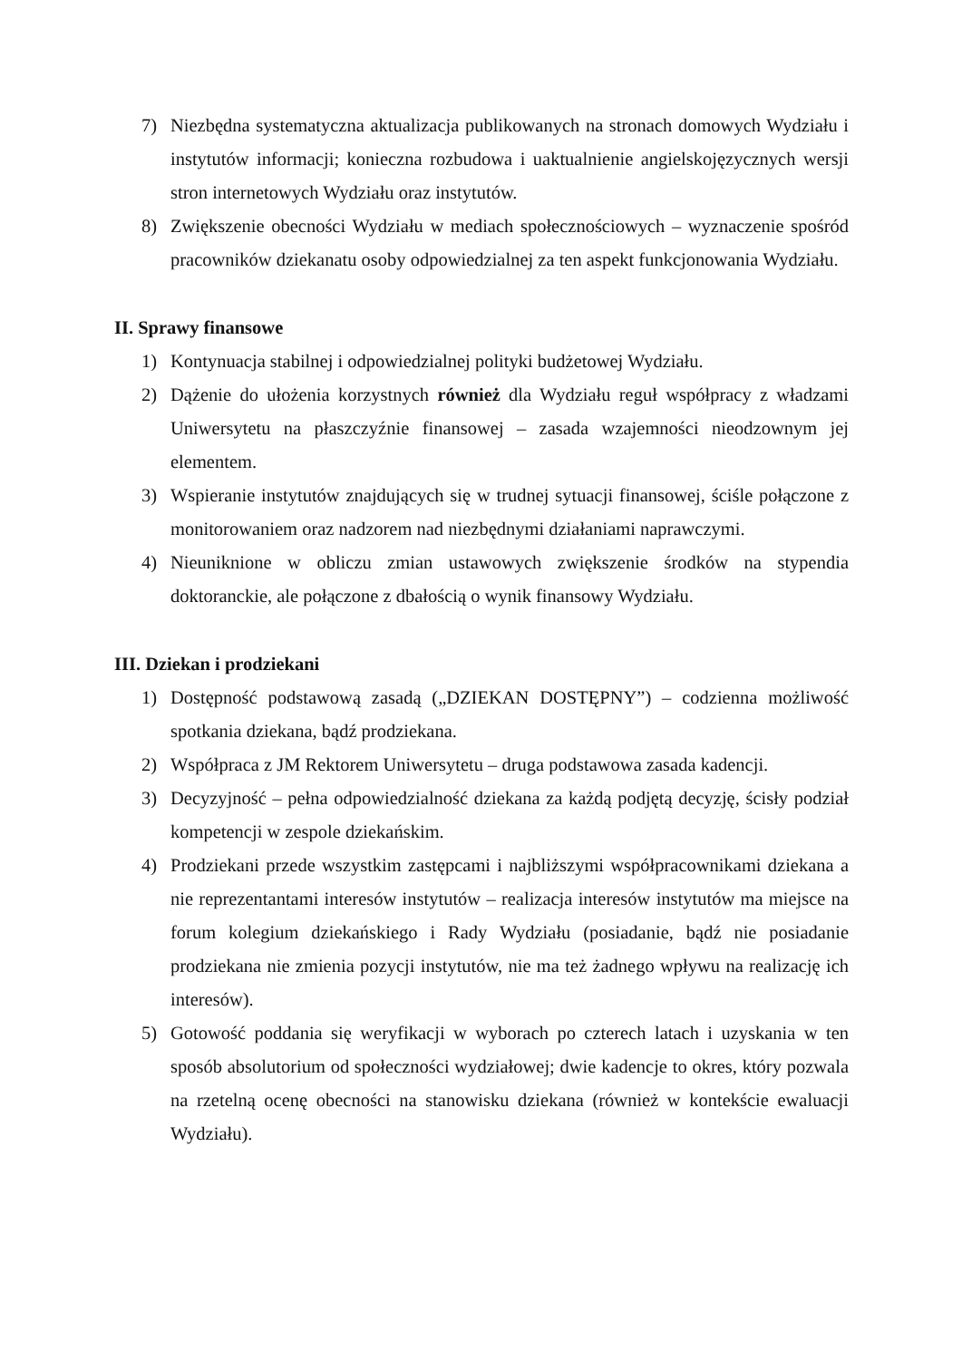7) Niezbędna systematyczna aktualizacja publikowanych na stronach domowych Wydziału i instytutów informacji; konieczna rozbudowa i uaktualnienie angielskojęzycznych wersji stron internetowych Wydziału oraz instytutów.
8) Zwiększenie obecności Wydziału w mediach społecznościowych – wyznaczenie spośród pracowników dziekanatu osoby odpowiedzialnej za ten aspekt funkcjonowania Wydziału.
II. Sprawy finansowe
1) Kontynuacja stabilnej i odpowiedzialnej polityki budżetowej Wydziału.
2) Dążenie do ułożenia korzystnych również dla Wydziału reguł współpracy z władzami Uniwersytetu na płaszczyźnie finansowej – zasada wzajemności nieodzownym jej elementem.
3) Wspieranie instytutów znajdujących się w trudnej sytuacji finansowej, ściśle połączone z monitorowaniem oraz nadzorem nad niezbędnymi działaniami naprawczymi.
4) Nieuniknione w obliczu zmian ustawowych zwiększenie środków na stypendia doktoranckie, ale połączone z dbałością o wynik finansowy Wydziału.
III. Dziekan i prodziekani
1) Dostępność podstawową zasadą („DZIEKAN DOSTĘPNY”) – codzienna możliwość spotkania dziekana, bądź prodziekana.
2) Współpraca z JM Rektorem Uniwersytetu – druga podstawowa zasada kadencji.
3) Decyzyjność – pełna odpowiedzialność dziekana za każdą podjętą decyzję, ścisły podział kompetencji w zespole dziekańskim.
4) Prodziekani przede wszystkim zastępcami i najbliższymi współpracownikami dziekana a nie reprezentantami interesów instytutów – realizacja interesów instytutów ma miejsce na forum kolegium dziekańskiego i Rady Wydziału (posiadanie, bądź nie posiadanie prodziekana nie zmienia pozycji instytutów, nie ma też żadnego wpływu na realizację ich interesów).
5) Gotowość poddania się weryfikacji w wyborach po czterech latach i uzyskania w ten sposób absolutorium od społeczności wydziałowej; dwie kadencje to okres, który pozwala na rzetelną ocenę obecności na stanowisku dziekana (również w kontekście ewaluacji Wydziału).